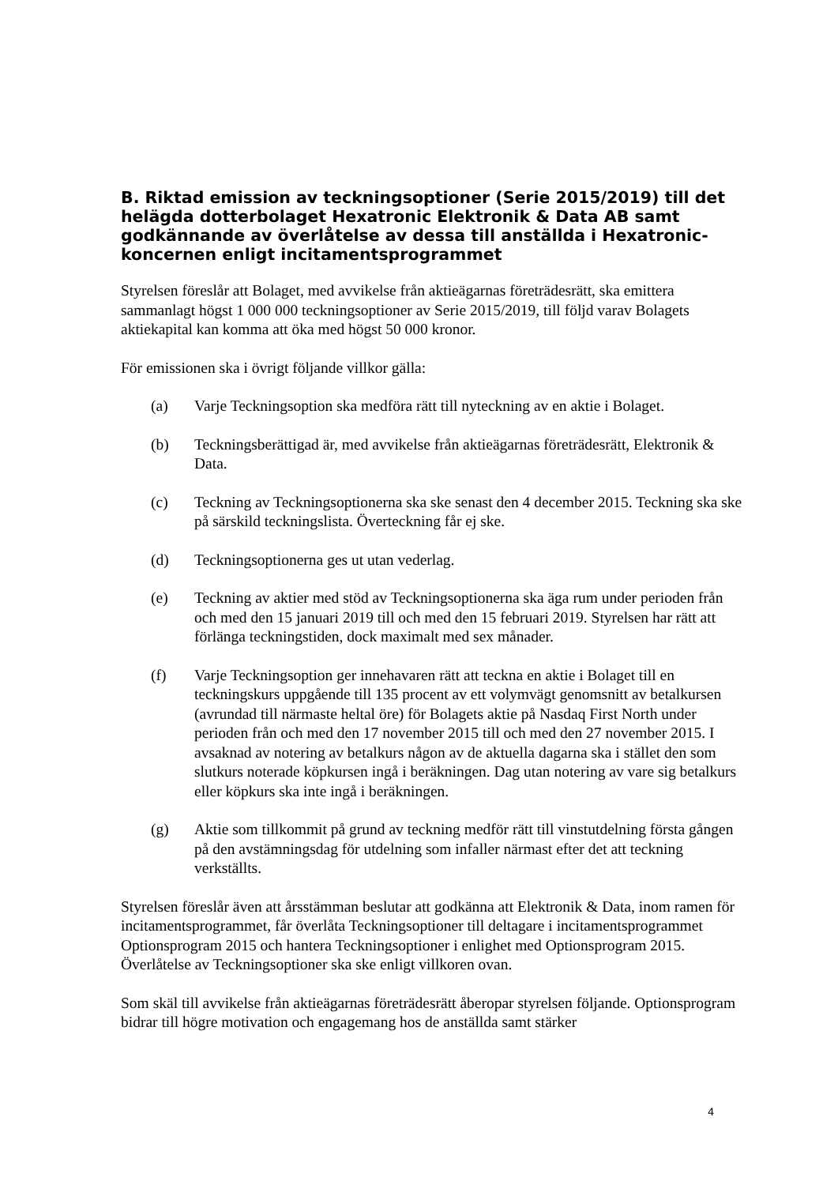B. Riktad emission av teckningsoptioner (Serie 2015/2019) till det helägda dotterbolaget Hexatronic Elektronik & Data AB samt godkännande av överlåtelse av dessa till anställda i Hexatronic-koncernen enligt incitamentsprogrammet
Styrelsen föreslår att Bolaget, med avvikelse från aktieägarnas företrädesrätt, ska emittera sammanlagt högst 1 000 000 teckningsoptioner av Serie 2015/2019, till följd varav Bolagets aktiekapital kan komma att öka med högst 50 000 kronor.
För emissionen ska i övrigt följande villkor gälla:
(a) Varje Teckningsoption ska medföra rätt till nyteckning av en aktie i Bolaget.
(b) Teckningsberättigad är, med avvikelse från aktieägarnas företrädesrätt, Elektronik & Data.
(c) Teckning av Teckningsoptionerna ska ske senast den 4 december 2015. Teckning ska ske på särskild teckningslista. Överteckning får ej ske.
(d) Teckningsoptionerna ges ut utan vederlag.
(e) Teckning av aktier med stöd av Teckningsoptionerna ska äga rum under perioden från och med den 15 januari 2019 till och med den 15 februari 2019. Styrelsen har rätt att förlänga teckningstiden, dock maximalt med sex månader.
(f) Varje Teckningsoption ger innehavaren rätt att teckna en aktie i Bolaget till en teckningskurs uppgående till 135 procent av ett volymvägt genomsnitt av betalkursen (avrundad till närmaste heltal öre) för Bolagets aktie på Nasdaq First North under perioden från och med den 17 november 2015 till och med den 27 november 2015. I avsaknad av notering av betalkurs någon av de aktuella dagarna ska i stället den som slutkurs noterade köpkursen ingå i beräkningen. Dag utan notering av vare sig betalkurs eller köpkurs ska inte ingå i beräkningen.
(g) Aktie som tillkommit på grund av teckning medför rätt till vinstutdelning första gången på den avstämningsdag för utdelning som infaller närmast efter det att teckning verkställts.
Styrelsen föreslår även att årsstämman beslutar att godkänna att Elektronik & Data, inom ramen för incitamentsprogrammet, får överlåta Teckningsoptioner till deltagare i incitamentsprogrammet Optionsprogram 2015 och hantera Teckningsoptioner i enlighet med Optionsprogram 2015. Överlåtelse av Teckningsoptioner ska ske enligt villkoren ovan.
Som skäl till avvikelse från aktieägarnas företrädesrätt åberopar styrelsen följande. Optionsprogram bidrar till högre motivation och engagemang hos de anställda samt stärker
4